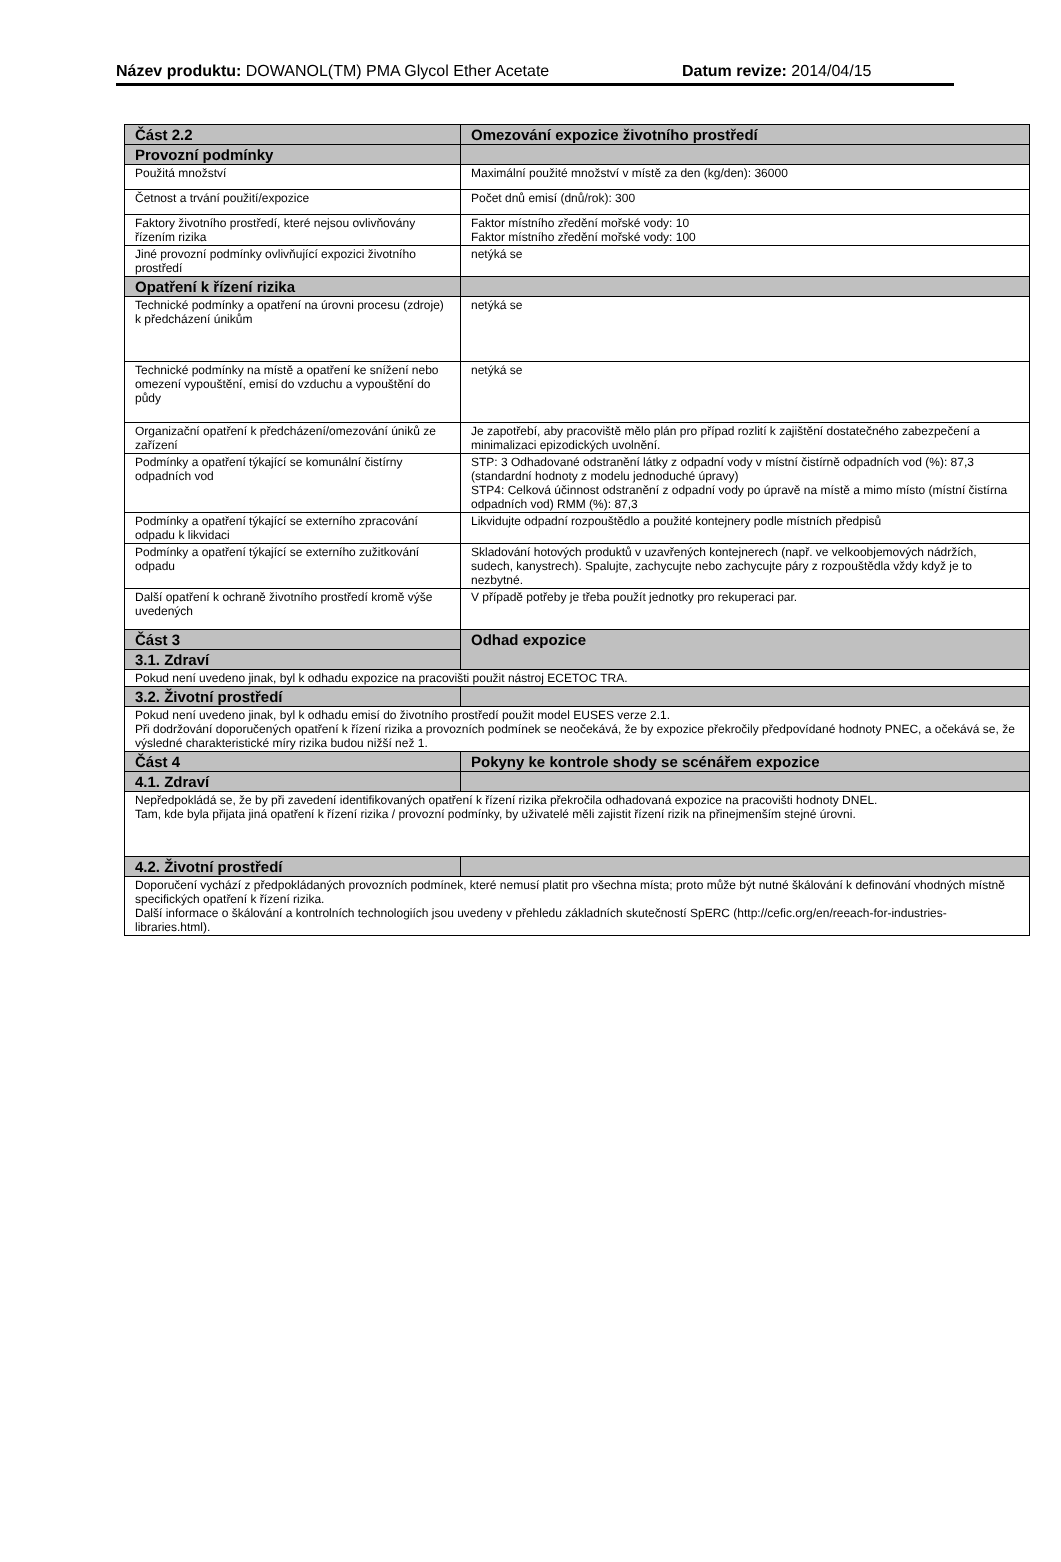Název produktu: DOWANOL(TM) PMA Glycol Ether Acetate Datum revize: 2014/04/15
| Část 2.2 | Omezování expozice životního prostředí |
| --- | --- |
| Provozní podmínky | |
| Použitá množství | Maximální použité množství v místě za den (kg/den): 36000 |
| Četnost a trvání použití/expozice | Počet dnů emisí (dnů/rok): 300 |
| Faktory životního prostředí, které nejsou ovlivňovány řízením rizika | Faktor místního zředění mořské vody: 10 Faktor místního zředění mořské vody: 100 |
| Jiné provozní podmínky ovlivňující expozici životního prostředí | netýká se |
| Opatření k řízení rizika | |
| Technické podmínky a opatření na úrovni procesu (zdroje) k předcházení únikům | netýká se |
| Technické podmínky na místě a opatření ke snížení nebo omezení vypouštění, emisí do vzduchu a vypouštění do půdy | netýká se |
| Organizační opatření k předcházení/omezování úniků ze zařízení | Je zapotřebí, aby pracoviště mělo plán pro případ rozlití k zajištění dostatečného zabezpečení a minimalizaci epizodických uvolnění. |
| Podmínky a opatření týkající se komunální čistírny odpadních vod | STP: 3 Odhadované odstranění látky z odpadní vody v místní čistírně odpadních vod (%): 87,3 (standardní hodnoty z modelu jednoduché úpravy) STP4: Celková účinnost odstranění z odpadní vody po úpravě na místě a mimo místo (místní čistírna odpadních vod) RMM (%): 87,3 |
| Podmínky a opatření týkající se externího zpracování odpadu k likvidaci | Likvidujte odpadní rozpouštědlo a použité kontejnery podle místních předpisů |
| Podmínky a opatření týkající se externího zužitkování odpadu | Skladování hotových produktů v uzavřených kontejnerech (např. ve velkoobjemových nádržích, sudech, kanystrech). Spalujte, zachycujte nebo zachycujte páry z rozpouštědla vždy když je to nezbytné. |
| Další opatření k ochraně životního prostředí kromě výše uvedených | V případě potřeby je třeba použít jednotky pro rekuperaci par. |
| Část 3 | Odhad expozice |
| 3.1. Zdraví | |
| Pokud není uvedeno jinak, byl k odhadu expozice na pracovišti použit nástroj ECETOC TRA. | |
| 3.2. Životní prostředí | |
| Pokud není uvedeno jinak, byl k odhadu emisí do životního prostředí použit model EUSES verze 2.1. Při dodržování doporučených opatření k řízení rizika a provozních podmínek se neočekává, že by expozice překročily předpovídané hodnoty PNEC, a očekává se, že výsledné charakteristické míry rizika budou nižší než 1. | |
| Část 4 | Pokyny ke kontrole shody se scénářem expozice |
| 4.1. Zdraví | |
| Nepředpokládá se, že by při zavedení identifikovaných opatření k řízení rizika překročila odhadovaná expozice na pracovišti hodnoty DNEL. Tam, kde byla přijata jiná opatření k řízení rizika / provozní podmínky, by uživatelé měli zajistit řízení rizik na přinejmenším stejné úrovni. | |
| 4.2. Životní prostředí | |
| Doporučení vychází z předpokládaných provozních podmínek, které nemusí platit pro všechna místa; proto může být nutné škálování k definování vhodných místně specifických opatření k řízení rizika. Další informace o škálování a kontrolních technologiích jsou uvedeny v přehledu základních skutečností SpERC (http://cefic.org/en/reeach-for-industries-libraries.html). | |